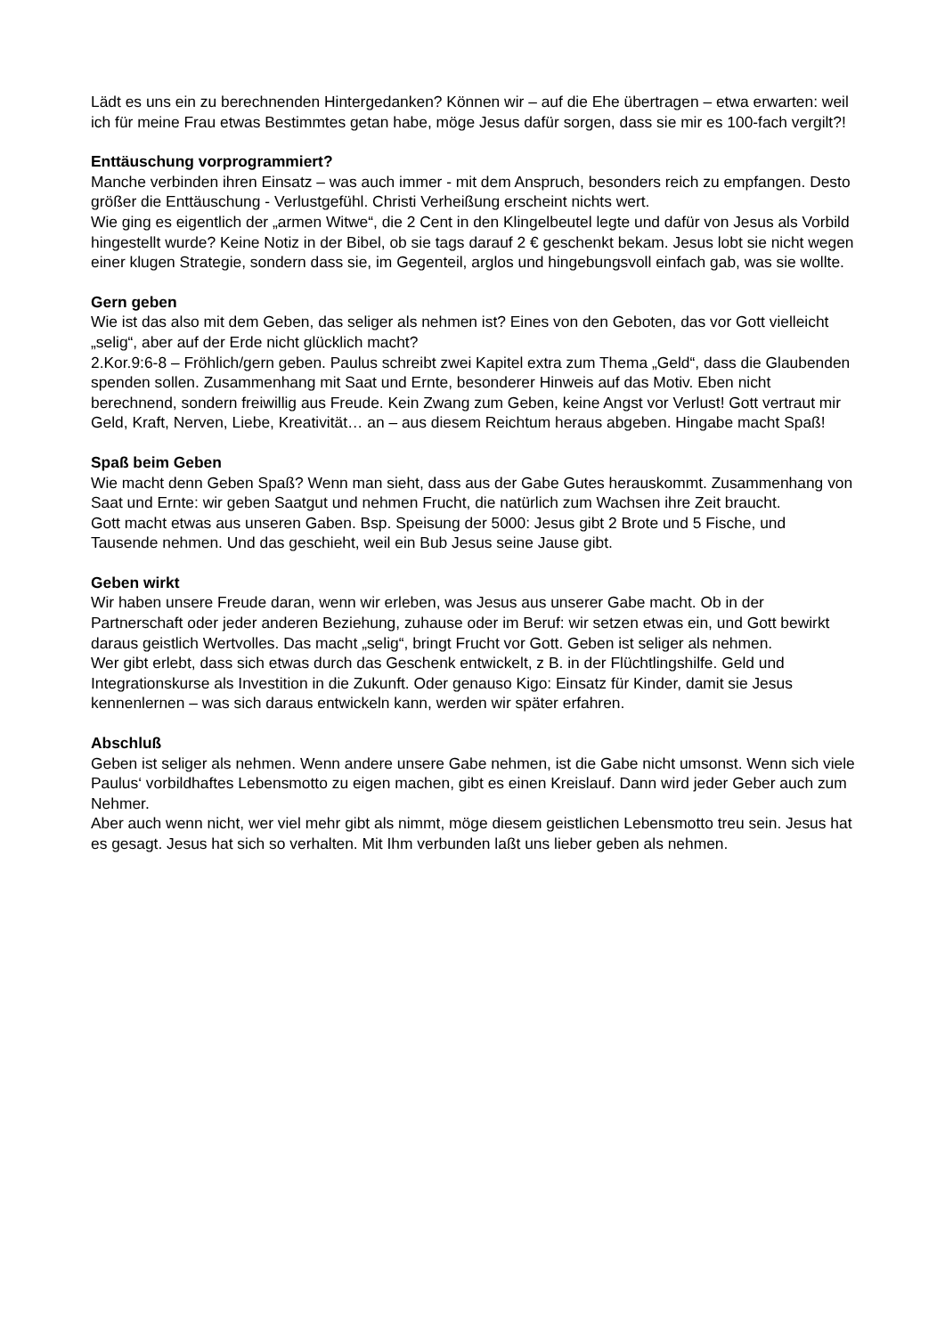Lädt es uns ein zu berechnenden Hintergedanken? Können wir – auf die Ehe übertragen – etwa erwarten: weil ich für meine Frau etwas Bestimmtes getan habe, möge Jesus dafür sorgen, dass sie mir es 100-fach vergilt?!
Enttäuschung vorprogrammiert?
Manche verbinden ihren Einsatz – was auch immer - mit dem Anspruch, besonders reich zu empfangen. Desto größer die Enttäuschung - Verlustgefühl. Christi Verheißung erscheint nichts wert.
Wie ging es eigentlich der „armen Witwe“, die 2 Cent in den Klingelbeutel legte und dafür von Jesus als Vorbild hingestellt wurde? Keine Notiz in der Bibel, ob sie tags darauf 2 € geschenkt bekam. Jesus lobt sie nicht wegen einer klugen Strategie, sondern dass sie, im Gegenteil, arglos und hingebungsvoll einfach gab, was sie wollte.
Gern geben
Wie ist das also mit dem Geben, das seliger als nehmen ist? Eines von den Geboten, das vor Gott vielleicht „selig“, aber auf der Erde nicht glücklich macht?
2.Kor.9:6-8 – Fröhlich/gern geben. Paulus schreibt zwei Kapitel extra zum Thema „Geld“, dass die Glaubenden spenden sollen. Zusammenhang mit Saat und Ernte, besonderer Hinweis auf das Motiv. Eben nicht berechnend, sondern freiwillig aus Freude. Kein Zwang zum Geben, keine Angst vor Verlust! Gott vertraut mir Geld, Kraft, Nerven, Liebe, Kreativität… an – aus diesem Reichtum heraus abgeben. Hingabe macht Spaß!
Spaß beim Geben
Wie macht denn Geben Spaß? Wenn man sieht, dass aus der Gabe Gutes herauskommt. Zusammenhang von Saat und Ernte: wir geben Saatgut und nehmen Frucht, die natürlich zum Wachsen ihre Zeit braucht.
Gott macht etwas aus unseren Gaben. Bsp. Speisung der 5000: Jesus gibt 2 Brote und 5 Fische, und Tausende nehmen. Und das geschieht, weil ein Bub Jesus seine Jause gibt.
Geben wirkt
Wir haben unsere Freude daran, wenn wir erleben, was Jesus aus unserer Gabe macht. Ob in der Partnerschaft oder jeder anderen Beziehung, zuhause oder im Beruf: wir setzen etwas ein, und Gott bewirkt daraus geistlich Wertvolles. Das macht „selig“, bringt Frucht vor Gott. Geben ist seliger als nehmen.
Wer gibt erlebt, dass sich etwas durch das Geschenk entwickelt, z B. in der Flüchtlingshilfe. Geld und Integrationskurse als Investition in die Zukunft. Oder genauso Kigo: Einsatz für Kinder, damit sie Jesus kennenlernen – was sich daraus entwickeln kann, werden wir später erfahren.
Abschluß
Geben ist seliger als nehmen. Wenn andere unsere Gabe nehmen, ist die Gabe nicht umsonst. Wenn sich viele Paulus‘ vorbildhaftes Lebensmotto zu eigen machen, gibt es einen Kreislauf. Dann wird jeder Geber auch zum Nehmer.
Aber auch wenn nicht, wer viel mehr gibt als nimmt, möge diesem geistlichen Lebensmotto treu sein. Jesus hat es gesagt. Jesus hat sich so verhalten. Mit Ihm verbunden laßt uns lieber geben als nehmen.